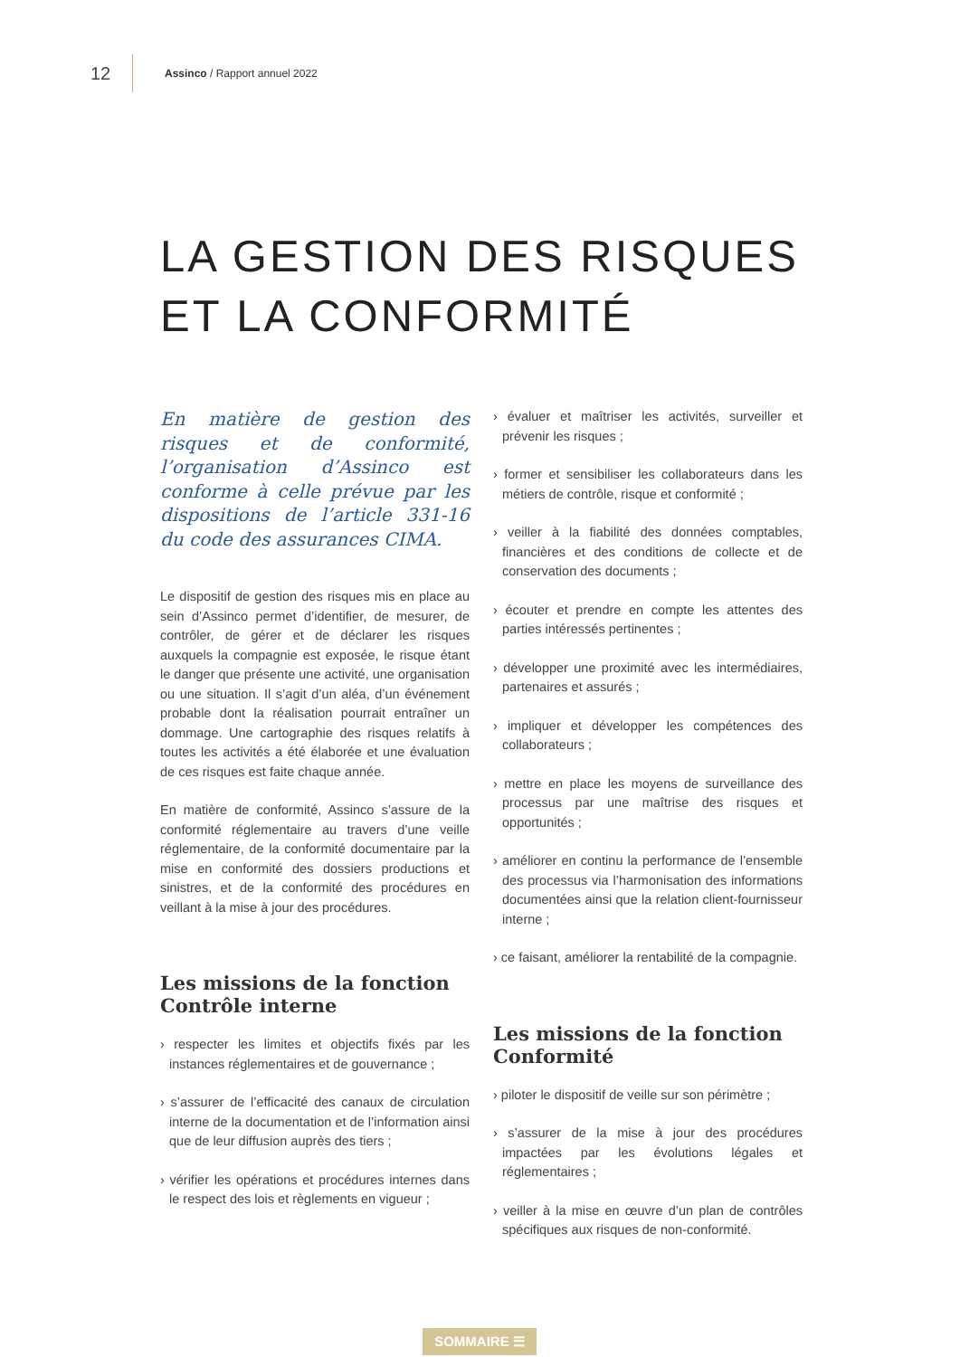12 Assinco / Rapport annuel 2022
LA GESTION DES RISQUES
ET LA CONFORMITÉ
En matière de gestion des risques et de conformité, l’organisation d’Assinco est conforme à celle prévue par les dispositions de l’article 331-16 du code des assurances CIMA.
Le dispositif de gestion des risques mis en place au sein d’Assinco permet d’identifier, de mesurer, de contrôler, de gérer et de déclarer les risques auxquels la compagnie est exposée, le risque étant le danger que présente une activité, une organisation ou une situation. Il s’agit d’un aléa, d’un événement probable dont la réalisation pourrait entraîner un dommage. Une cartographie des risques relatifs à toutes les activités a été élaborée et une évaluation de ces risques est faite chaque année.
En matière de conformité, Assinco s’assure de la conformité réglementaire au travers d’une veille réglementaire, de la conformité documentaire par la mise en conformité des dossiers productions et sinistres, et de la conformité des procédures en veillant à la mise à jour des procédures.
Les missions de la fonction Contrôle interne
› respecter les limites et objectifs fixés par les instances réglementaires et de gouvernance ;
› s’assurer de l’efficacité des canaux de circulation interne de la documentation et de l’information ainsi que de leur diffusion auprès des tiers ;
› vérifier les opérations et procédures internes dans le respect des lois et règlements en vigueur ;
› évaluer et maîtriser les activités, surveiller et prévenir les risques ;
› former et sensibiliser les collaborateurs dans les métiers de contrôle, risque et conformité ;
› veiller à la fiabilité des données comptables, financières et des conditions de collecte et de conservation des documents ;
› écouter et prendre en compte les attentes des parties intéressés pertinentes ;
› développer une proximité avec les intermédiaires, partenaires et assurés ;
› impliquer et développer les compétences des collaborateurs ;
› mettre en place les moyens de surveillance des processus par une maîtrise des risques et opportunités ;
› améliorer en continu la performance de l’ensemble des processus via l’harmonisation des informations documentées ainsi que la relation client-fournisseur interne ;
› ce faisant, améliorer la rentabilité de la compagnie.
Les missions de la fonction Conformité
› piloter le dispositif de veille sur son périmètre ;
› s’assurer de la mise à jour des procédures impactées par les évolutions légales et réglementaires ;
› veiller à la mise en œuvre d’un plan de contrôles spécifiques aux risques de non-conformité.
SOMMAIRE ☰